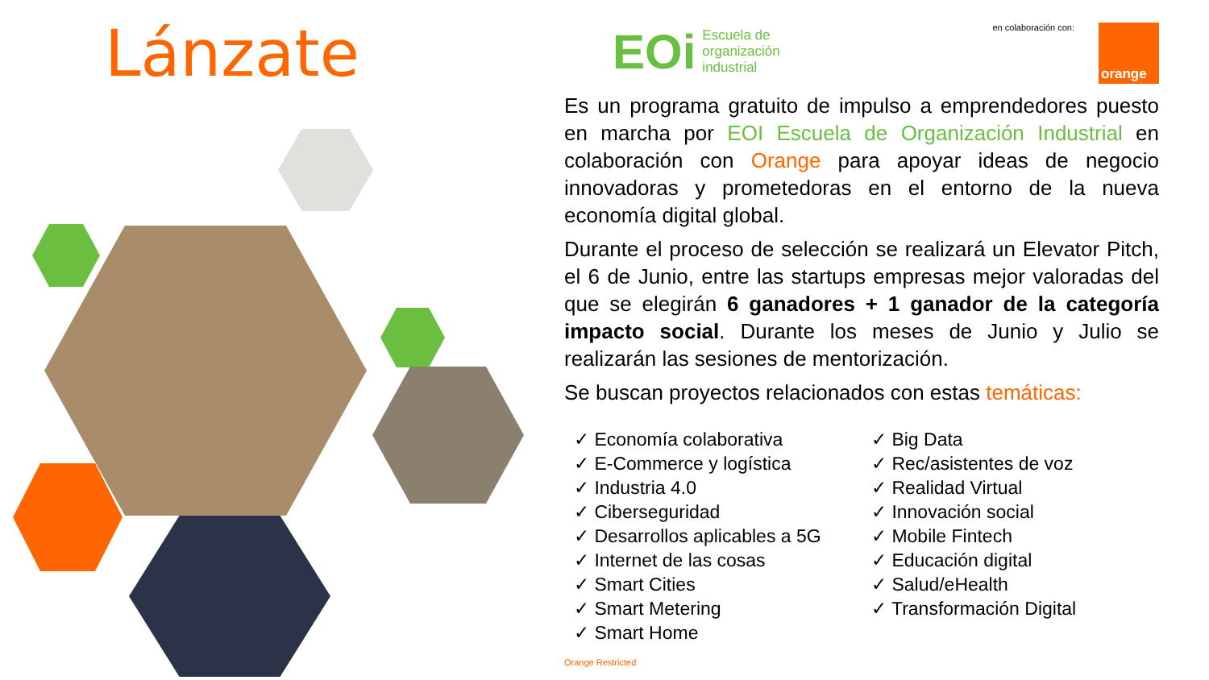Lánzate
EOi Escuela de
organización
industrial
en colaboración con:
orange
Es un programa gratuito de impulso a emprendedores puesto en marcha por EOI Escuela de Organización Industrial en colaboración con Orange para apoyar ideas de negocio innovadoras y prometedoras en el entorno de la nueva economía digital global.
Durante el proceso de selección se realizará un Elevator Pitch, el 6 de Junio, entre las startups empresas mejor valoradas del que se elegirán 6 ganadores + 1 ganador de la categoría impacto social. Durante los meses de Junio y Julio se realizarán las sesiones de mentorización.
Se buscan proyectos relacionados con estas temáticas:
✓ Economía colaborativa
✓ E-Commerce y logística
✓ Industria 4.0
✓ Ciberseguridad
✓ Desarrollos aplicables a 5G
✓ Internet de las cosas
✓ Smart Cities
✓ Smart Metering
✓ Smart Home
✓ Big Data
✓ Rec/asistentes de voz
✓ Realidad Virtual
✓ Innovación social
✓ Mobile Fintech
✓ Educación digital
✓ Salud/eHealth
✓ Transformación Digital
Orange Restricted